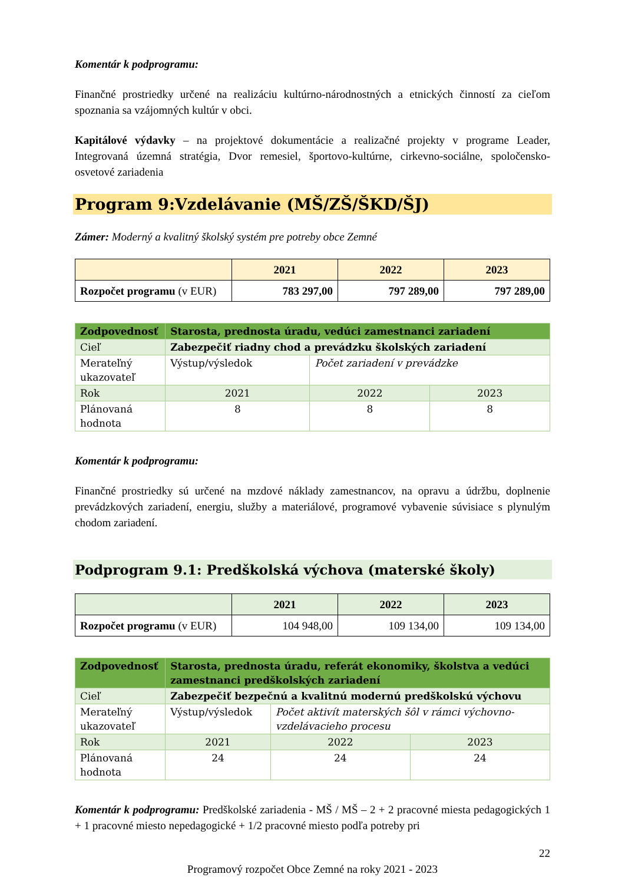Komentár k podprogramu:
Finančné prostriedky určené na realizáciu kultúrno-národnostných a etnických činností za cieľom spoznania sa vzájomných kultúr v obci.
Kapitálové výdavky – na projektové dokumentácie a realizačné projekty v programe Leader, Integrovaná územná stratégia, Dvor remesiel, športovo-kultúrne, cirkevno-sociálne, spoločensko-osvetové zariadenia
Program 9:Vzdelávanie (MŠ/ZŠ/ŠKD/ŠJ)
Zámer: Moderný a kvalitný školský systém pre potreby obce Zemné
| | 2021 | 2022 | 2023 |
| --- | --- | --- | --- |
| Rozpočet programu (v EUR) | 783 297,00 | 797 289,00 | 797 289,00 |
| Zodpovednosť | Starosta, prednosta úradu, vedúci zamestnanci zariadení | | |
| Cieľ | Zabezpečiť riadny chod a prevádzku školských zariadení | | |
| Merateľný ukazovateľ | Výstup/výsledok | Počet zariadení v prevádzke | |
| Rok | 2021 | 2022 | 2023 |
| Plánovaná hodnota | 8 | 8 | 8 |
Komentár k podprogramu:
Finančné prostriedky sú určené na mzdové náklady zamestnancov, na opravu a údržbu, doplnenie prevádzkových zariadení, energiu, služby a materiálové, programové vybavenie súvisiace s plynulým chodom zariadení.
Podprogram 9.1: Predškolská výchova (materské školy)
| | 2021 | 2022 | 2023 |
| --- | --- | --- | --- |
| Rozpočet programu (v EUR) | 104 948,00 | 109 134,00 | 109 134,00 |
| Zodpovednosť | Starosta, prednosta úradu, referát ekonomiky, školstva a vedúci zamestnanci predškolských zariadení | | |
| Cieľ | Zabezpečiť bezpečnú a kvalitnú modernú predškolskú výchovu | | |
| Merateľný ukazovateľ | Výstup/výsledok | Počet aktivít materských šôl v rámci výchovno-vzdelávacieho procesu | |
| Rok | 2021 | 2022 | 2023 |
| Plánovaná hodnota | 24 | 24 | 24 |
Komentár k podprogramu: Predškolské zariadenia - MŠ / MŠ – 2 + 2 pracovné miesta pedagogických 1 + 1 pracovné miesto nepedagogické + 1/2 pracovné miesto podľa potreby pri
22
Programový rozpočet Obce Zemné na roky 2021 - 2023